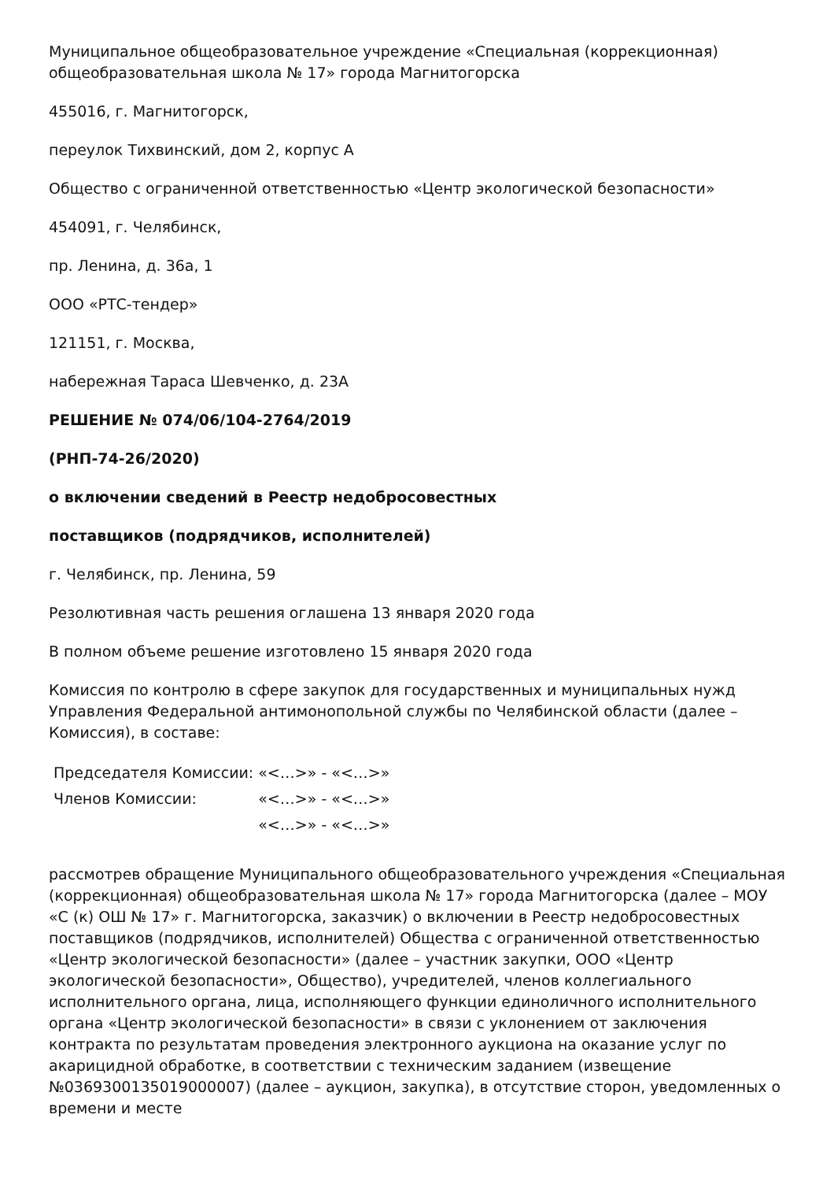Муниципальное общеобразовательное учреждение «Специальная (коррекционная) общеобразовательная школа № 17» города Магнитогорска
455016, г. Магнитогорск,
переулок Тихвинский, дом 2, корпус А
Общество с ограниченной ответственностью «Центр экологической безопасности»
454091, г. Челябинск,
пр. Ленина, д. 36а, 1
ООО «РТС-тендер»
121151, г. Москва,
набережная Тараса Шевченко, д. 23А
РЕШЕНИЕ № 074/06/104-2764/2019
(РНП-74-26/2020)
о включении сведений в Реестр недобросовестных
поставщиков (подрядчиков, исполнителей)
г. Челябинск, пр. Ленина, 59
Резолютивная часть решения оглашена 13 января 2020 года
В полном объеме решение изготовлено 15 января 2020 года
Комиссия по контролю в сфере закупок для государственных и муниципальных нужд Управления Федеральной антимонопольной службы по Челябинской области (далее – Комиссия), в составе:
| Председателя Комиссии: | «<…>» - «<…>» |
| Членов Комиссии: | «<…>» - «<…>» |
| | «<…>» - «<…>» |
рассмотрев обращение Муниципального общеобразовательного учреждения «Специальная (коррекционная) общеобразовательная школа № 17» города Магнитогорска (далее – МОУ «С (к) ОШ № 17» г. Магнитогорска, заказчик) о включении в Реестр недобросовестных поставщиков (подрядчиков, исполнителей) Общества с ограниченной ответственностью «Центр экологической безопасности» (далее – участник закупки, ООО «Центр экологической безопасности», Общество), учредителей, членов коллегиального исполнительного органа, лица, исполняющего функции единоличного исполнительного органа «Центр экологической безопасности» в связи с уклонением от заключения контракта по результатам проведения электронного аукциона на оказание услуг по акарицидной обработке, в соответствии с техническим заданием (извещение №0369300135019000007) (далее – аукцион, закупка), в отсутствие сторон, уведомленных о времени и месте